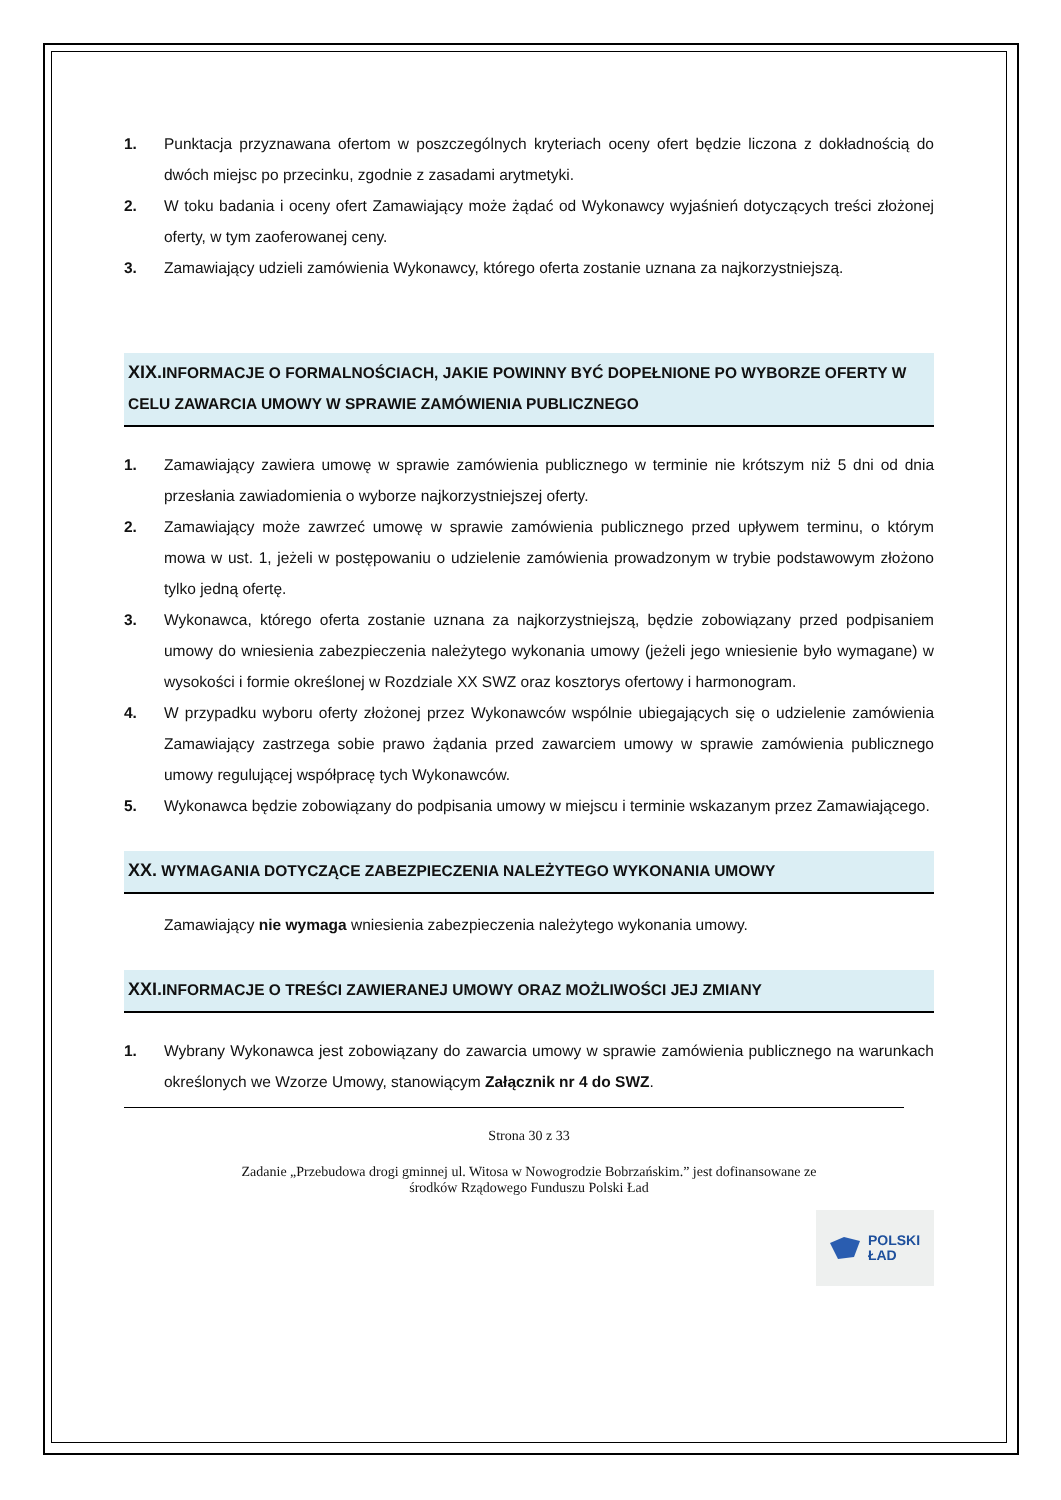1. Punktacja przyznawana ofertom w poszczególnych kryteriach oceny ofert będzie liczona z dokładnością do dwóch miejsc po przecinku, zgodnie z zasadami arytmetyki.
2. W toku badania i oceny ofert Zamawiający może żądać od Wykonawcy wyjaśnień dotyczących treści złożonej oferty, w tym zaoferowanej ceny.
3. Zamawiający udzieli zamówienia Wykonawcy, którego oferta zostanie uznana za najkorzystniejszą.
XIX. INFORMACJE O FORMALNOŚCIACH, JAKIE POWINNY BYĆ DOPEŁNIONE PO WYBORZE OFERTY W CELU ZAWARCIA UMOWY W SPRAWIE ZAMÓWIENIA PUBLICZNEGO
1. Zamawiający zawiera umowę w sprawie zamówienia publicznego w terminie nie krótszym niż 5 dni od dnia przesłania zawiadomienia o wyborze najkorzystniejszej oferty.
2. Zamawiający może zawrzeć umowę w sprawie zamówienia publicznego przed upływem terminu, o którym mowa w ust. 1, jeżeli w postępowaniu o udzielenie zamówienia prowadzonym w trybie podstawowym złożono tylko jedną ofertę.
3. Wykonawca, którego oferta zostanie uznana za najkorzystniejszą, będzie zobowiązany przed podpisaniem umowy do wniesienia zabezpieczenia należytego wykonania umowy (jeżeli jego wniesienie było wymagane) w wysokości i formie określonej w Rozdziale XX SWZ oraz kosztorys ofertowy i harmonogram.
4. W przypadku wyboru oferty złożonej przez Wykonawców wspólnie ubiegających się o udzielenie zamówienia Zamawiający zastrzega sobie prawo żądania przed zawarciem umowy w sprawie zamówienia publicznego umowy regulującej współpracę tych Wykonawców.
5. Wykonawca będzie zobowiązany do podpisania umowy w miejscu i terminie wskazanym przez Zamawiającego.
XX. WYMAGANIA DOTYCZĄCE ZABEZPIECZENIA NALEŻYTEGO WYKONANIA UMOWY
Zamawiający nie wymaga wniesienia zabezpieczenia należytego wykonania umowy.
XXI. INFORMACJE O TREŚCI ZAWIERANEJ UMOWY ORAZ MOŻLIWOŚCI JEJ ZMIANY
1. Wybrany Wykonawca jest zobowiązany do zawarcia umowy w sprawie zamówienia publicznego na warunkach określonych we Wzorze Umowy, stanowiącym Załącznik nr 4 do SWZ.
Strona 30 z 33
Zadanie „Przebudowa drogi gminnej ul. Witosa w Nowogrodzie Bobrzańskim.” jest dofinansowane ze
środków Rządowego Funduszu Polski Ład
POLSKI
ŁAD